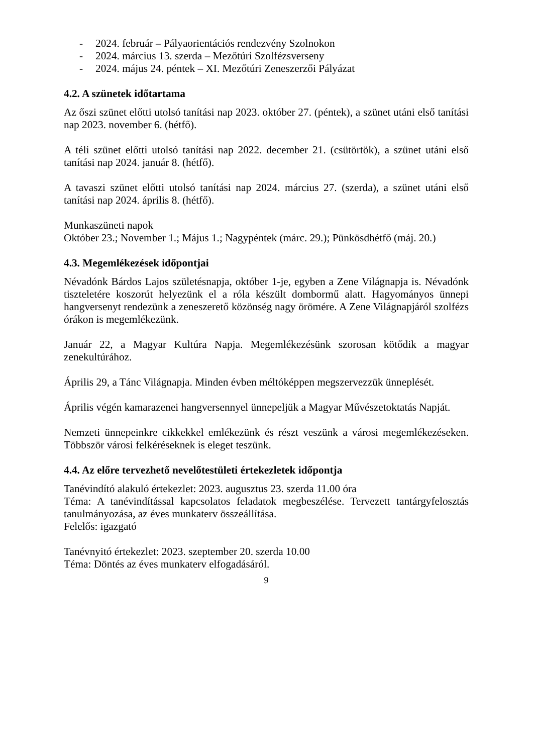- 2024. február – Pályaorientációs rendezvény Szolnokon
- 2024. március 13. szerda – Mezőtúri Szolfézsverseny
- 2024. május 24. péntek – XI. Mezőtúri Zeneszerzői Pályázat
4.2. A szünetek időtartama
Az őszi szünet előtti utolsó tanítási nap 2023. október 27. (péntek), a szünet utáni első tanítási nap 2023. november 6. (hétfő).
A téli szünet előtti utolsó tanítási nap 2022. december 21. (csütörtök), a szünet utáni első tanítási nap 2024. január 8. (hétfő).
A tavaszi szünet előtti utolsó tanítási nap 2024. március 27. (szerda), a szünet utáni első tanítási nap 2024. április 8. (hétfő).
Munkaszüneti napok
Október 23.; November 1.; Május 1.; Nagypéntek (márc. 29.); Pünkösdhétfő (máj. 20.)
4.3. Megemlékezések időpontjai
Névadónk Bárdos Lajos születésnapja, október 1-je, egyben a Zene Világnapja is. Névadónk tiszteletére koszorút helyezünk el a róla készült dombormű alatt. Hagyományos ünnepi hangversenyt rendezünk a zeneszerető közönség nagy örömére. A Zene Világnapjáról szolfézs órákon is megemlékezünk.
Január 22, a Magyar Kultúra Napja. Megemlékezésünk szorosan kötődik a magyar zenekultúrához.
Április 29, a Tánc Világnapja. Minden évben méltóképpen megszervezzük ünneplését.
Április végén kamarazenei hangversennyel ünnepeljük a Magyar Művészetoktatás Napját.
Nemzeti ünnepeinkre cikkekkel emlékezünk és részt veszünk a városi megemlékezéseken. Többször városi felkéréseknek is eleget teszünk.
4.4. Az előre tervezhető nevelőtestületi értekezletek időpontja
Tanévindító alakuló értekezlet: 2023. augusztus 23. szerda 11.00 óra
Téma: A tanévindítással kapcsolatos feladatok megbeszélése. Tervezett tantárgyfelosztás tanulmányozása, az éves munkaterv összeállítása.
Felelős: igazgató
Tanévnyitó értekezlet: 2023. szeptember 20. szerda 10.00
Téma: Döntés az éves munkaterv elfogadásáról.
9